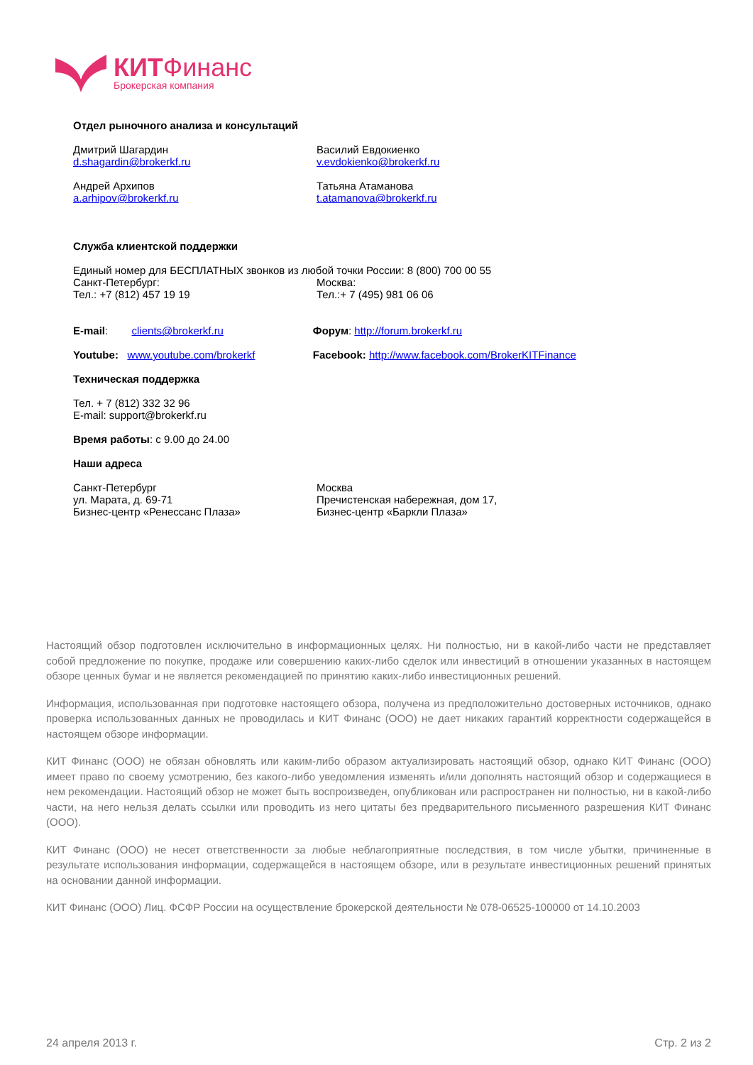КИТ Финанс
Брокерская компания
Отдел рыночного анализа и консультаций
Дмитрий Шагардин
d.shagardin@brokerkf.ru
Василий Евдокиенко
v.evdokienko@brokerkf.ru
Андрей Архипов
a.arhipov@brokerkf.ru
Татьяна Атаманова
t.atamanova@brokerkf.ru
Служба клиентской поддержки
Единый номер для БЕСПЛАТНЫХ звонков из любой точки России: 8 (800) 700 00 55
Санкт-Петербург:
Тел.: +7 (812) 457 19 19
Москва:
Тел.:+ 7 (495) 981 06 06
E-mail: clients@brokerkf.ru Форум: http://forum.brokerkf.ru
Youtube: www.youtube.com/brokerkf Facebook: http://www.facebook.com/BrokerKITFinance
Техническая поддержка
Тел. + 7 (812) 332 32 96
E-mail: support@brokerkf.ru
Время работы: с 9.00 до 24.00
Наши адреса
Санкт-Петербург
ул. Марата, д. 69-71
Бизнес-центр «Ренессанс Плаза»
Москва
Пречистенская набережная, дом 17,
Бизнес-центр «Баркли Плаза»
Настоящий обзор подготовлен исключительно в информационных целях. Ни полностью, ни в какой-либо части не представляет собой предложение по покупке, продаже или совершению каких-либо сделок или инвестиций в отношении указанных в настоящем обзоре ценных бумаг и не является рекомендацией по принятию каких-либо инвестиционных решений.
Информация, использованная при подготовке настоящего обзора, получена из предположительно достоверных источников, однако проверка использованных данных не проводилась и КИТ Финанс (ООО) не дает никаких гарантий корректности содержащейся в настоящем обзоре информации.
КИТ Финанс (ООО) не обязан обновлять или каким-либо образом актуализировать настоящий обзор, однако КИТ Финанс (ООО) имеет право по своему усмотрению, без какого-либо уведомления изменять и/или дополнять настоящий обзор и содержащиеся в нем рекомендации. Настоящий обзор не может быть воспроизведен, опубликован или распространен ни полностью, ни в какой-либо части, на него нельзя делать ссылки или проводить из него цитаты без предварительного письменного разрешения КИТ Финанс (ООО).
КИТ Финанс (ООО) не несет ответственности за любые неблагоприятные последствия, в том числе убытки, причиненные в результате использования информации, содержащейся в настоящем обзоре, или в результате инвестиционных решений принятых на основании данной информации.
КИТ Финанс (ООО) Лиц. ФСФР России на осуществление брокерской деятельности № 078-06525-100000 от 14.10.2003
24 апреля 2013 г. Стр. 2 из 2